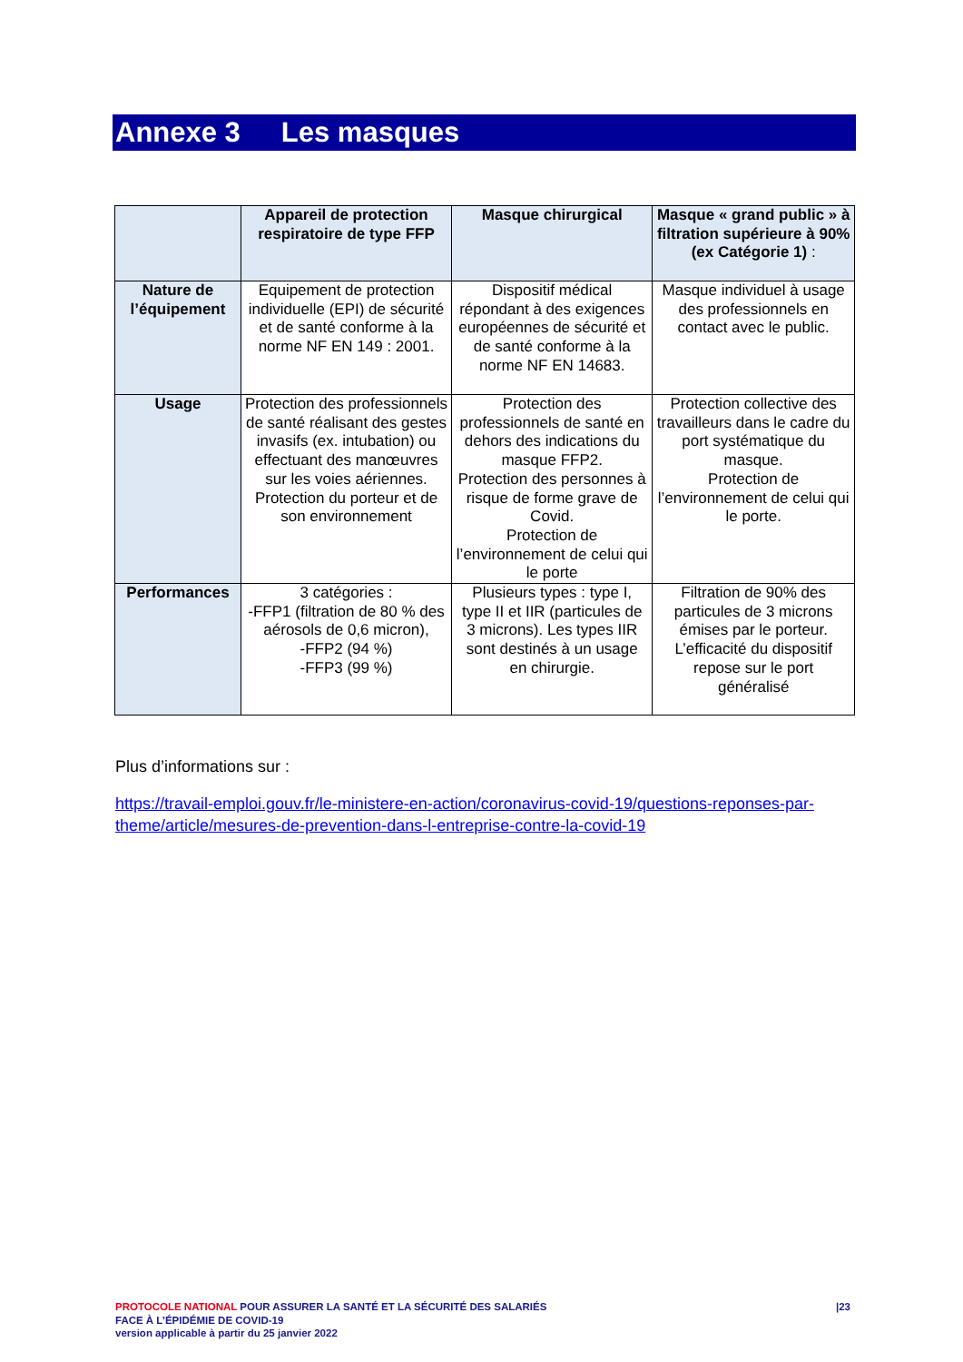Annexe 3 Les masques
| | Appareil de protection respiratoire de type FFP | Masque chirurgical | Masque « grand public » à filtration supérieure à 90% (ex Catégorie 1) : |
| --- | --- | --- | --- |
| Nature de l’équipement | Equipement de protection individuelle (EPI) de sécurité et de santé conforme à la norme NF EN 149 : 2001. | Dispositif médical répondant à des exigences européennes de sécurité et de santé conforme à la norme NF EN 14683. | Masque individuel à usage des professionnels en contact avec le public. |
| Usage | Protection des professionnels de santé réalisant des gestes invasifs (ex. intubation) ou effectuant des manœuvres sur les voies aériennes. Protection du porteur et de son environnement | Protection des professionnels de santé en dehors des indications du masque FFP2. Protection des personnes à risque de forme grave de Covid. Protection de l’environnement de celui qui le porte | Protection collective des travailleurs dans le cadre du port systématique du masque. Protection de l’environnement de celui qui le porte. |
| Performances | 3 catégories : -FFP1 (filtration de 80 % des aérosols de 0,6 micron), -FFP2 (94 %) -FFP3 (99 %) | Plusieurs types : type I, type II et IIR (particules de 3 microns). Les types IIR sont destinés à un usage en chirurgie. | Filtration de 90% des particules de 3 microns émises par le porteur. L’efficacité du dispositif repose sur le port généralisé |
Plus d’informations sur :
https://travail-emploi.gouv.fr/le-ministere-en-action/coronavirus-covid-19/questions-reponses-par-theme/article/mesures-de-prevention-dans-l-entreprise-contre-la-covid-19
|23 PROTOCOLE NATIONAL POUR ASSURER LA SANTÉ ET LA SÉCURITÉ DES SALARIÉS
FACE À L’ÉPIDÉMIE DE COVID-19
version applicable à partir du 25 janvier 2022